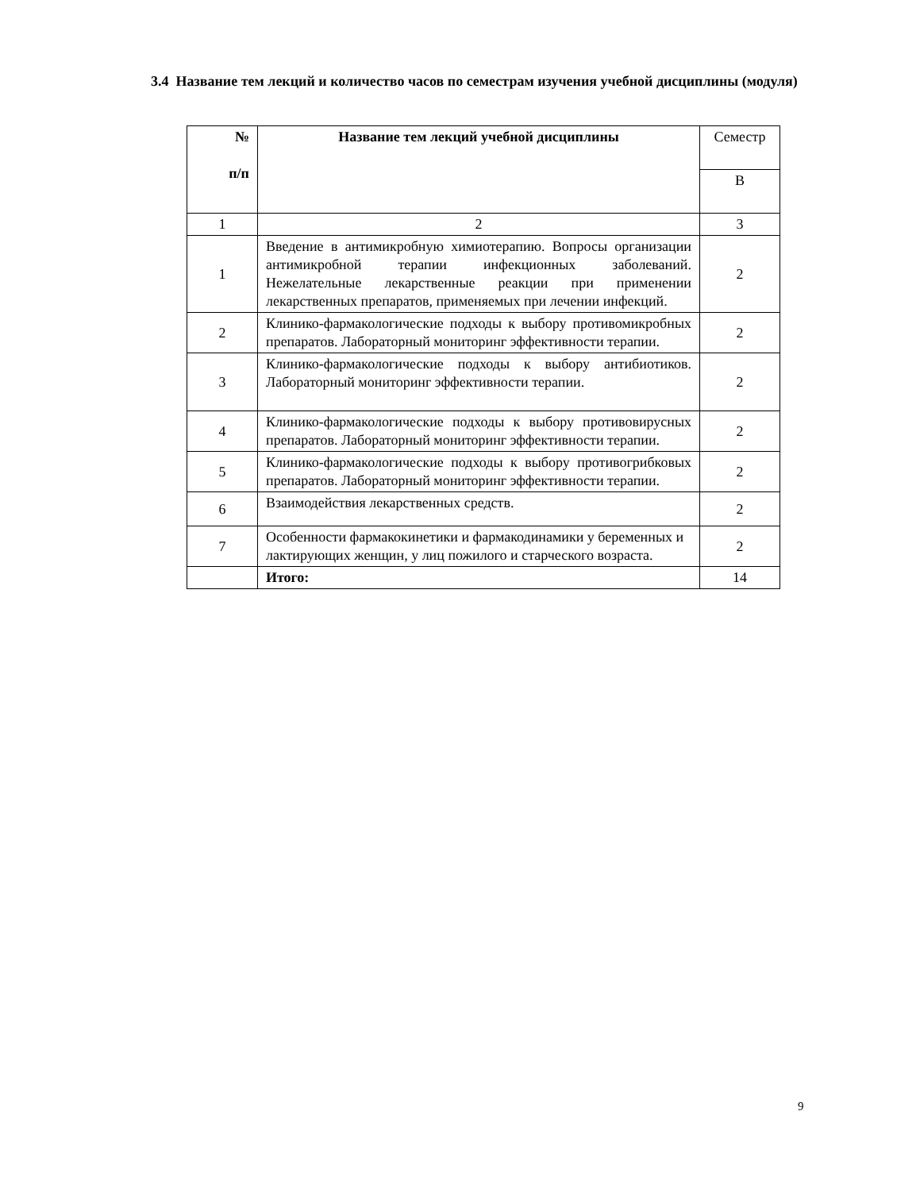3.4 Название тем лекций и количество часов по семестрам изучения учебной дисциплины (модуля)
| № п/п | Название тем лекций учебной дисциплины | Семестр |
| | | В |
| 1 | 2 | 3 |
| 1 | Введение в антимикробную химиотерапию. Вопросы организации антимикробной терапии инфекционных заболеваний. Нежелательные лекарственные реакции при применении лекарственных препаратов, применяемых при лечении инфекций. | 2 |
| 2 | Клинико-фармакологические подходы к выбору противомикробных препаратов. Лабораторный мониторинг эффективности терапии. | 2 |
| 3 | Клинико-фармакологические подходы к выбору антибиотиков. Лабораторный мониторинг эффективности терапии. | 2 |
| 4 | Клинико-фармакологические подходы к выбору противовирусных препаратов. Лабораторный мониторинг эффективности терапии. | 2 |
| 5 | Клинико-фармакологические подходы к выбору противогрибковых препаратов. Лабораторный мониторинг эффективности терапии. | 2 |
| 6 | Взаимодействия лекарственных средств. | 2 |
| 7 | Особенности фармакокинетики и фармакодинамики у беременных и лактирующих женщин, у лиц пожилого и старческого возраста. | 2 |
| | Итого: | 14 |
9